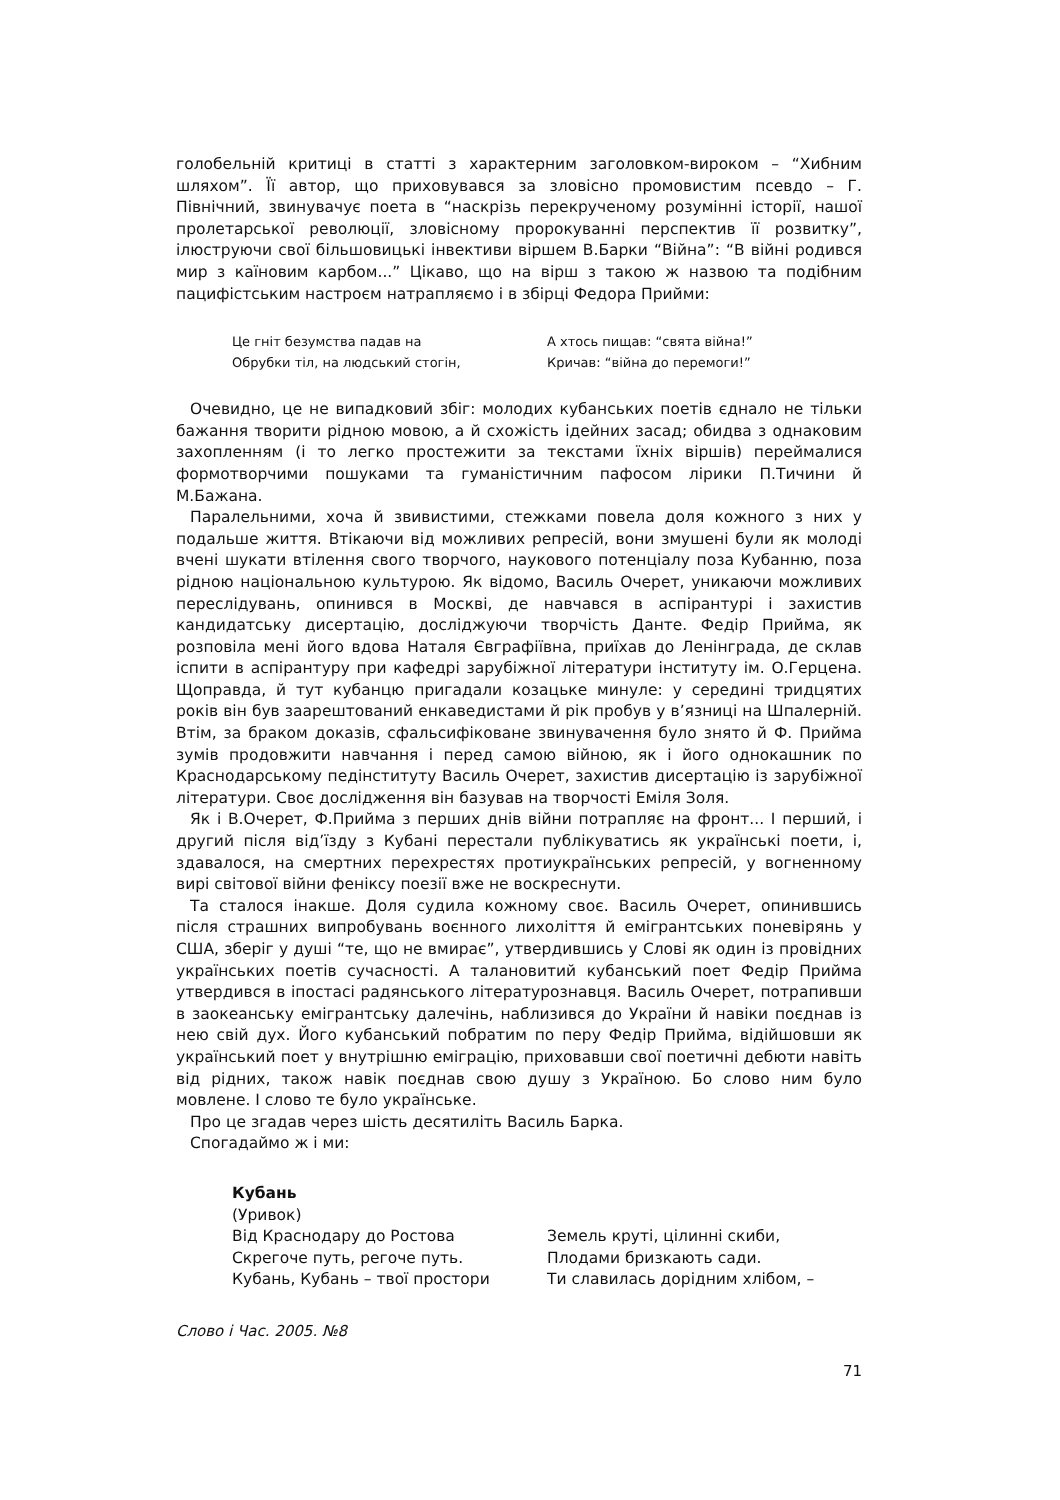голобельній критиці в статті з характерним заголовком-вироком – “Хибним шляхом”. Її автор, що приховувався за зловісно промовистим псевдо – Г. Північний, звинувачує поета в “наскрізь перекрученому розумінні історії, нашої пролетарської революції, зловісному пророкуванні перспектив її розвитку”, ілюструючи свої більшовицькі інвективи віршем В.Барки “Війна”: “В війні родився мир з каїновим карбом...” Цікаво, що на вірш з такою ж назвою та подібним пацифістським настроєм натрапляємо і в збірці Федора Прийми:
Це гніт безумства падав на
Обрубки тіл, на людський стогін,
А хтось пищав: “свята війна!”
Кричав: “війна до перемоги!”
Очевидно, це не випадковий збіг: молодих кубанських поетів єднало не тільки бажання творити рідною мовою, а й схожість ідейних засад; обидва з однаковим захопленням (і то легко простежити за текстами їхніх віршів) переймалися формотворчими пошуками та гуманістичним пафосом лірики П.Тичини й М.Бажана.
Паралельними, хоча й звивистими, стежками повела доля кожного з них у подальше життя. Втікаючи від можливих репресій, вони змушені були як молоді вчені шукати втілення свого творчого, наукового потенціалу поза Кубанню, поза рідною національною культурою. Як відомо, Василь Очерет, уникаючи можливих переслідувань, опинився в Москві, де навчався в аспірантурі і захистив кандидатську дисертацію, досліджуючи творчість Данте. Федір Прийма, як розповіла мені його вдова Наталя Євграфіївна, приїхав до Ленінграда, де склав іспити в аспірантуру при кафедрі зарубіжної літератури інституту ім. О.Герцена. Щоправда, й тут кубанцю пригадали козацьке минуле: у середині тридцятих років він був заарештований енкаведистами й рік пробув у в’язниці на Шпалерній. Втім, за браком доказів, сфальсифіковане звинувачення було знято й Ф. Прийма зумів продовжити навчання і перед самою війною, як і його однокашник по Краснодарському педінституту Василь Очерет, захистив дисертацію із зарубіжної літератури. Своє дослідження він базував на творчості Еміля Золя.
Як і В.Очерет, Ф.Прийма з перших днів війни потрапляє на фронт... І перший, і другий після від’їзду з Кубані перестали публікуватись як українські поети, і, здавалося, на смертних перехрестях протиукраїнських репресій, у вогненному вирі світової війни феніксу поезії вже не воскреснути.
Та сталося інакше. Доля судила кожному своє. Василь Очерет, опинившись після страшних випробувань воєнного лихоліття й емігрантських поневірянь у США, зберіг у душі “те, що не вмирає”, утвердившись у Слові як один із провідних українських поетів сучасності. А талановитий кубанський поет Федір Прийма утвердився в іпостасі радянського літературознавця. Василь Очерет, потрапивши в заокеанську емігрантську далечінь, наблизився до України й навіки поєднав із нею свій дух. Його кубанський побратим по перу Федір Прийма, відійшовши як український поет у внутрішню еміграцію, приховавши свої поетичні дебюти навіть від рідних, також навік поєднав свою душу з Україною. Бо слово ним було мовлене. І слово те було українське.
Про це згадав через шість десятиліть Василь Барка.
Спогадаймо ж і ми:
Кубань
(Уривок)
Від Краснодару до Ростова
Скрегоче путь, регоче путь.
Кубань, Кубань – твої простори
Земель круті, цілинні скиби,
Плодами бризкають сади.
Ти славилась дорідним хлібом, –
Слово і Час. 2005. №8
71